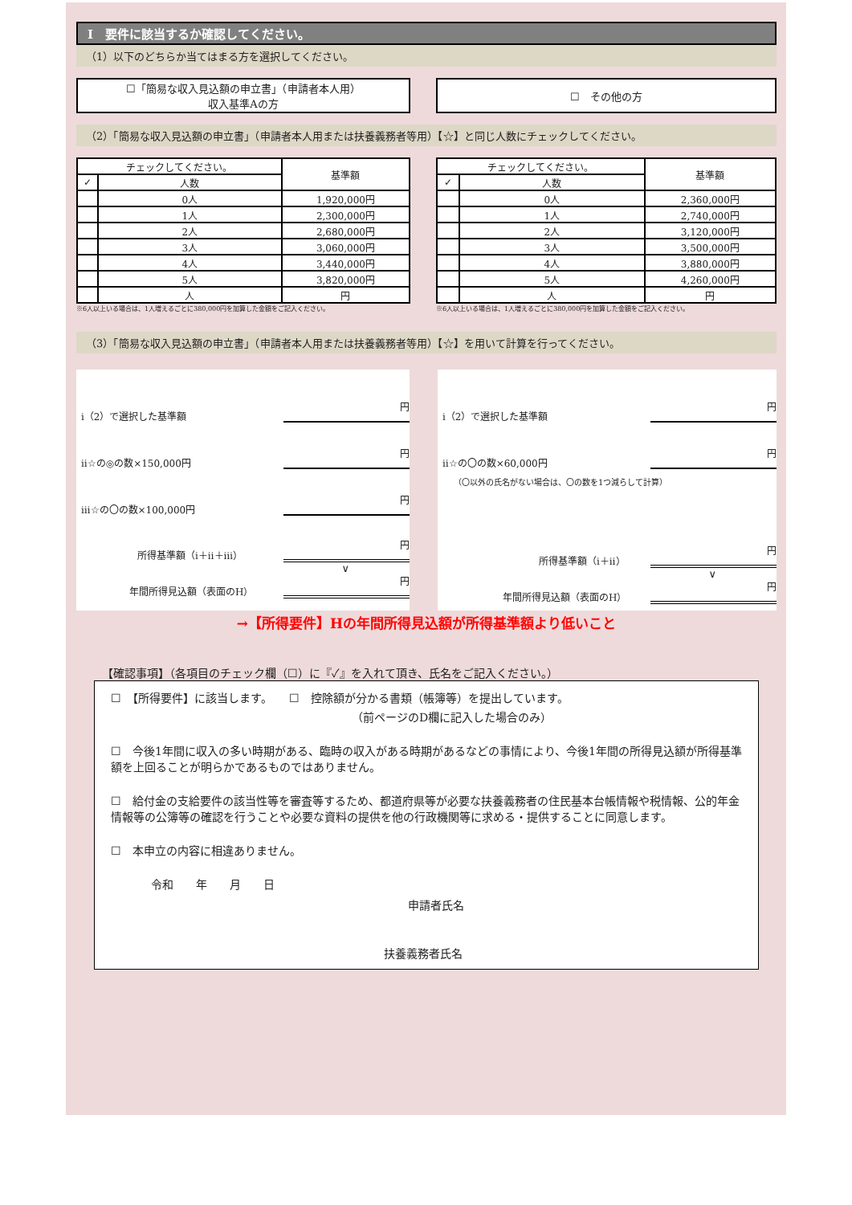Ⅰ　要件に該当するか確認してください。
（1）以下のどちらか当てはまる方を選択してください。
☐「簡易な収入見込額の申立書」（申請者本人用）
収入基準Aの方
☐　その他の方
（2）「簡易な収入見込額の申立書」（申請者本人用または扶養義務者等用）【☆】と同じ人数にチェックしてください。
| チェックしてください。 | | 基準額 |
| --- | --- | --- |
| ✓ | 人数 | |
| | 0人 | 1,920,000円 |
| | 1人 | 2,300,000円 |
| | 2人 | 2,680,000円 |
| | 3人 | 3,060,000円 |
| | 4人 | 3,440,000円 |
| | 5人 | 3,820,000円 |
| | 人 | 円 |
※6人以上いる場合は、1人増えるごとに380,000円を加算した金額をご記入ください。
| チェックしてください。 | | 基準額 |
| --- | --- | --- |
| ✓ | 人数 | |
| | 0人 | 2,360,000円 |
| | 1人 | 2,740,000円 |
| | 2人 | 3,120,000円 |
| | 3人 | 3,500,000円 |
| | 4人 | 3,880,000円 |
| | 5人 | 4,260,000円 |
| | 人 | 円 |
※6人以上いる場合は、1人増えるごとに380,000円を加算した金額をご記入ください。
（3）「簡易な収入見込額の申立書」（申請者本人用または扶養義務者等用）【☆】を用いて計算を行ってください。
ⅰ（2）で選択した基準額 円
ⅱ☆の◎の数×150,000円 円
ⅲ☆の〇の数×100,000円 円
所得基準額（ⅰ＋ⅱ＋ⅲ） 円
∨
年間所得見込額（表面のH） 円
ⅰ（2）で選択した基準額 円
ⅱ☆の〇の数×60,000円 円
（〇以外の氏名がない場合は、〇の数を1つ減らして計算）
所得基準額（ⅰ＋ⅱ） 円
∨
年間所得見込額（表面のH） 円
→【所得要件】Hの年間所得見込額が所得基準額より低いこと
【確認事項】（各項目のチェック欄（☐）に『✓』を入れて頂き、氏名をご記入ください。）
☐　【所得要件】に該当します。　　☐　控除額が分かる書類（帳簿等）を提出しています。
（前ページのD欄に記入した場合のみ）
☐　今後1年間に収入の多い時期がある、臨時の収入がある時期があるなどの事情により、今後1年間の所得見込額が所得基準額を上回ることが明らかであるものではありません。
☐　給付金の支給要件の該当性等を審査等するため、都道府県等が必要な扶養義務者の住民基本台帳情報や税情報、公的年金情報等の公簿等の確認を行うことや必要な資料の提供を他の行政機関等に求める・提供することに同意します。
☐　本申立の内容に相違ありません。
令和　　年　　月　　日
申請者氏名
扶養義務者氏名